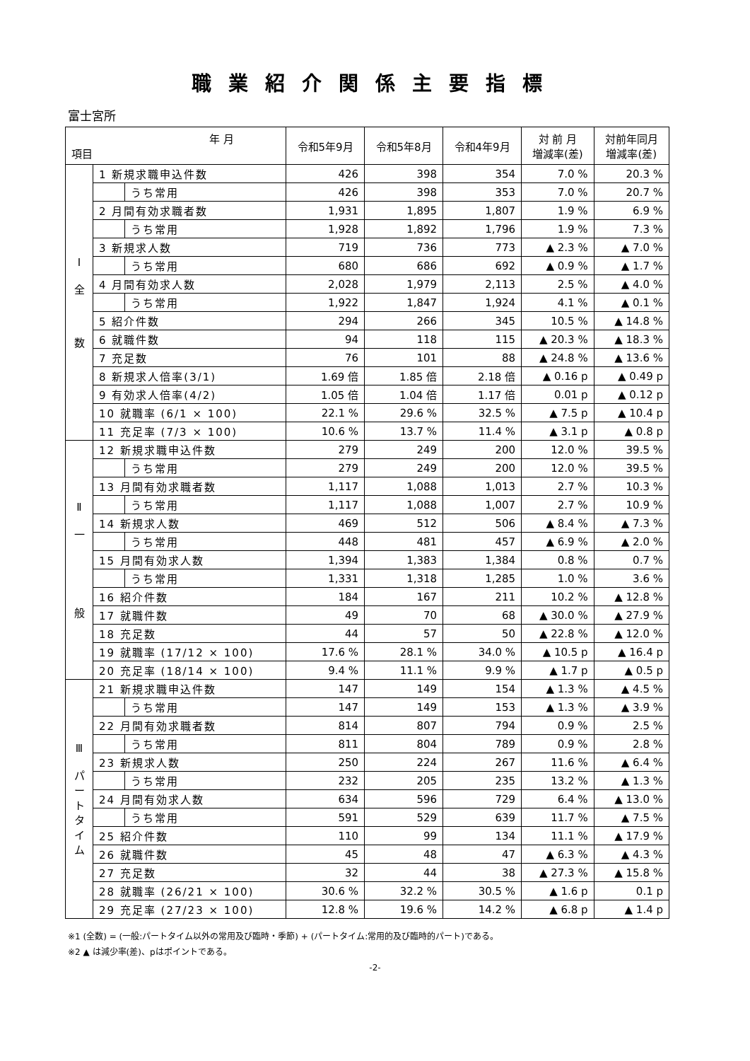職業紹介関係主要指標
富士宮所
| 年 月 項目 | | | 令和5年9月 | 令和5年8月 | 令和4年9月 | 対 前 月 増減率(差) | 対前年同月 増減率(差) |
| --- | --- | --- | --- | --- | --- | --- | --- |
| Ⅰ 全 数 | 1 新規求職申込件数 | | 426 | 398 | 354 | 7.0 % | 20.3 % |
| | | うち常用 | 426 | 398 | 353 | 7.0 % | 20.7 % |
| | 2 月間有効求職者数 | | 1,931 | 1,895 | 1,807 | 1.9 % | 6.9 % |
| | | うち常用 | 1,928 | 1,892 | 1,796 | 1.9 % | 7.3 % |
| | 3 新規求人数 | | 719 | 736 | 773 | ▲ 2.3 % | ▲ 7.0 % |
| | | うち常用 | 680 | 686 | 692 | ▲ 0.9 % | ▲ 1.7 % |
| | 4 月間有効求人数 | | 2,028 | 1,979 | 2,113 | 2.5 % | ▲ 4.0 % |
| | | うち常用 | 1,922 | 1,847 | 1,924 | 4.1 % | ▲ 0.1 % |
| | 5 紹介件数 | | 294 | 266 | 345 | 10.5 % | ▲ 14.8 % |
| | 6 就職件数 | | 94 | 118 | 115 | ▲ 20.3 % | ▲ 18.3 % |
| | 7 充足数 | | 76 | 101 | 88 | ▲ 24.8 % | ▲ 13.6 % |
| | 8 新規求人倍率(3/1) | | 1.69 倍 | 1.85 倍 | 2.18 倍 | ▲ 0.16 p | ▲ 0.49 p |
| | 9 有効求人倍率(4/2) | | 1.05 倍 | 1.04 倍 | 1.17 倍 | 0.01 p | ▲ 0.12 p |
| | 10 就職率 (6/1 × 100) | | 22.1 % | 29.6 % | 32.5 % | ▲ 7.5 p | ▲ 10.4 p |
| | 11 充足率 (7/3 × 100) | | 10.6 % | 13.7 % | 11.4 % | ▲ 3.1 p | ▲ 0.8 p |
| Ⅱ 一 般 | 12 新規求職申込件数 | | 279 | 249 | 200 | 12.0 % | 39.5 % |
| | | うち常用 | 279 | 249 | 200 | 12.0 % | 39.5 % |
| | 13 月間有効求職者数 | | 1,117 | 1,088 | 1,013 | 2.7 % | 10.3 % |
| | | うち常用 | 1,117 | 1,088 | 1,007 | 2.7 % | 10.9 % |
| | 14 新規求人数 | | 469 | 512 | 506 | ▲ 8.4 % | ▲ 7.3 % |
| | | うち常用 | 448 | 481 | 457 | ▲ 6.9 % | ▲ 2.0 % |
| | 15 月間有効求人数 | | 1,394 | 1,383 | 1,384 | 0.8 % | 0.7 % |
| | | うち常用 | 1,331 | 1,318 | 1,285 | 1.0 % | 3.6 % |
| | 16 紹介件数 | | 184 | 167 | 211 | 10.2 % | ▲ 12.8 % |
| | 17 就職件数 | | 49 | 70 | 68 | ▲ 30.0 % | ▲ 27.9 % |
| | 18 充足数 | | 44 | 57 | 50 | ▲ 22.8 % | ▲ 12.0 % |
| | 19 就職率 (17/12 × 100) | | 17.6 % | 28.1 % | 34.0 % | ▲ 10.5 p | ▲ 16.4 p |
| | 20 充足率 (18/14 × 100) | | 9.4 % | 11.1 % | 9.9 % | ▲ 1.7 p | ▲ 0.5 p |
| Ⅲ パ ー ト タ イ ム | 21 新規求職申込件数 | | 147 | 149 | 154 | ▲ 1.3 % | ▲ 4.5 % |
| | | うち常用 | 147 | 149 | 153 | ▲ 1.3 % | ▲ 3.9 % |
| | 22 月間有効求職者数 | | 814 | 807 | 794 | 0.9 % | 2.5 % |
| | | うち常用 | 811 | 804 | 789 | 0.9 % | 2.8 % |
| | 23 新規求人数 | | 250 | 224 | 267 | 11.6 % | ▲ 6.4 % |
| | | うち常用 | 232 | 205 | 235 | 13.2 % | ▲ 1.3 % |
| | 24 月間有効求人数 | | 634 | 596 | 729 | 6.4 % | ▲ 13.0 % |
| | | うち常用 | 591 | 529 | 639 | 11.7 % | ▲ 7.5 % |
| | 25 紹介件数 | | 110 | 99 | 134 | 11.1 % | ▲ 17.9 % |
| | 26 就職件数 | | 45 | 48 | 47 | ▲ 6.3 % | ▲ 4.3 % |
| | 27 充足数 | | 32 | 44 | 38 | ▲ 27.3 % | ▲ 15.8 % |
| | 28 就職率 (26/21 × 100) | | 30.6 % | 32.2 % | 30.5 % | ▲ 1.6 p | 0.1 p |
| | 29 充足率 (27/23 × 100) | | 12.8 % | 19.6 % | 14.2 % | ▲ 6.8 p | ▲ 1.4 p |
※1 (全数) = (一般:パートタイム以外の常用及び臨時・季節) + (パートタイム:常用的及び臨時的パート)である。
※2 ▲ は減少率(差)、pはポイントである。
-2-